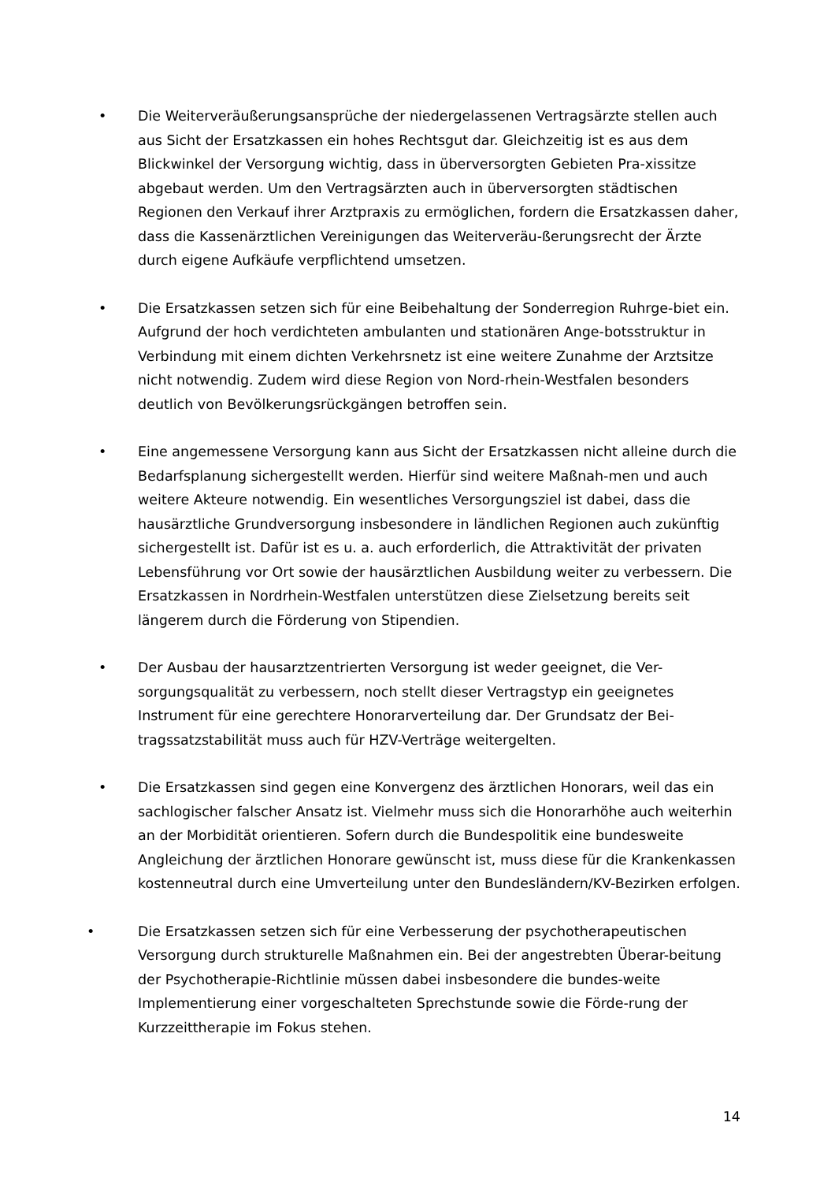•
Die Weiterveräußerungsansprüche der niedergelassenen Vertragsärzte stellen auch aus Sicht der Ersatzkassen ein hohes Rechtsgut dar. Gleichzeitig ist es aus dem Blickwinkel der Versorgung wichtig, dass in überversorgten Gebieten Pra-xissitze abgebaut werden. Um den Vertragsärzten auch in überversorgten städtischen Regionen den Verkauf ihrer Arztpraxis zu ermöglichen, fordern die Ersatzkassen daher, dass die Kassenärztlichen Vereinigungen das Weiterveräu-ßerungsrecht der Ärzte durch eigene Aufkäufe verpflichtend umsetzen.
•
Die Ersatzkassen setzen sich für eine Beibehaltung der Sonderregion Ruhrge-biet ein. Aufgrund der hoch verdichteten ambulanten und stationären Ange-botsstruktur in Verbindung mit einem dichten Verkehrsnetz ist eine weitere Zunahme der Arztsitze nicht notwendig. Zudem wird diese Region von Nord-rhein-Westfalen besonders deutlich von Bevölkerungsrückgängen betroffen sein.
•
Eine angemessene Versorgung kann aus Sicht der Ersatzkassen nicht alleine durch die Bedarfsplanung sichergestellt werden. Hierfür sind weitere Maßnah-men und auch weitere Akteure notwendig. Ein wesentliches Versorgungsziel ist dabei, dass die hausärztliche Grundversorgung insbesondere in ländlichen Regionen auch zukünftig sichergestellt ist. Dafür ist es u. a. auch erforderlich, die Attraktivität der privaten Lebensführung vor Ort sowie der hausärztlichen Ausbildung weiter zu verbessern. Die Ersatzkassen in Nordrhein-Westfalen unterstützen diese Zielsetzung bereits seit längerem durch die Förderung von Stipendien.
•
Der Ausbau der hausarztzentrierten Versorgung ist weder geeignet, die Ver-sorgungsqualität zu verbessern, noch stellt dieser Vertragstyp ein geeignetes Instrument für eine gerechtere Honorarverteilung dar. Der Grundsatz der Bei-tragssatzstabilität muss auch für HZV-Verträge weitergelten.
•
Die Ersatzkassen sind gegen eine Konvergenz des ärztlichen Honorars, weil das ein sachlogischer falscher Ansatz ist. Vielmehr muss sich die Honorarhöhe auch weiterhin an der Morbidität orientieren. Sofern durch die Bundespolitik eine bundesweite Angleichung der ärztlichen Honorare gewünscht ist, muss diese für die Krankenkassen kostenneutral durch eine Umverteilung unter den Bundesländern/KV-Bezirken erfolgen.
•
Die Ersatzkassen setzen sich für eine Verbesserung der psychotherapeutischen Versorgung durch strukturelle Maßnahmen ein. Bei der angestrebten Überar-beitung der Psychotherapie-Richtlinie müssen dabei insbesondere die bundes-weite Implementierung einer vorgeschalteten Sprechstunde sowie die Förde-rung der Kurzzeittherapie im Fokus stehen.
14